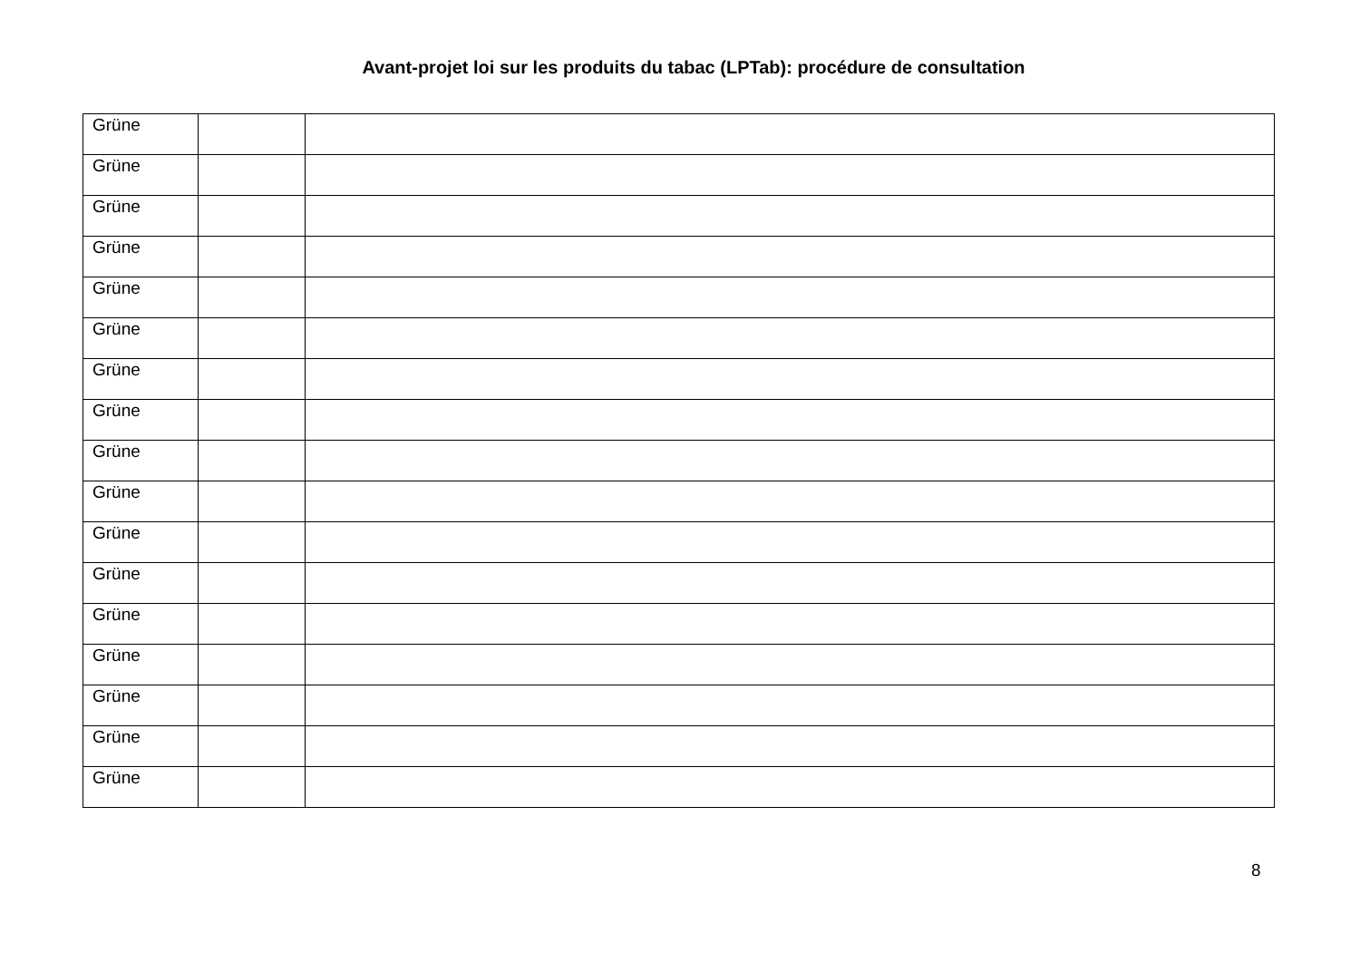Avant-projet loi sur les produits du tabac (LPTab): procédure de consultation
| Grüne | | |
| Grüne | | |
| Grüne | | |
| Grüne | | |
| Grüne | | |
| Grüne | | |
| Grüne | | |
| Grüne | | |
| Grüne | | |
| Grüne | | |
| Grüne | | |
| Grüne | | |
| Grüne | | |
| Grüne | | |
| Grüne | | |
| Grüne | | |
| Grüne | | |
8